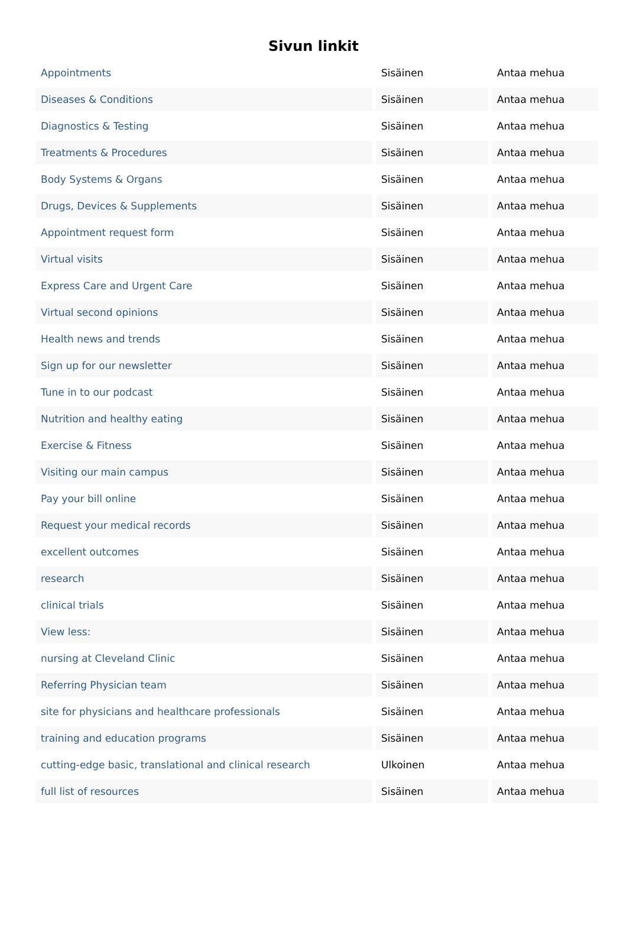Sivun linkit
| Appointments | Sisäinen | Antaa mehua |
| Diseases & Conditions | Sisäinen | Antaa mehua |
| Diagnostics & Testing | Sisäinen | Antaa mehua |
| Treatments & Procedures | Sisäinen | Antaa mehua |
| Body Systems & Organs | Sisäinen | Antaa mehua |
| Drugs, Devices & Supplements | Sisäinen | Antaa mehua |
| Appointment request form | Sisäinen | Antaa mehua |
| Virtual visits | Sisäinen | Antaa mehua |
| Express Care and Urgent Care | Sisäinen | Antaa mehua |
| Virtual second opinions | Sisäinen | Antaa mehua |
| Health news and trends | Sisäinen | Antaa mehua |
| Sign up for our newsletter | Sisäinen | Antaa mehua |
| Tune in to our podcast | Sisäinen | Antaa mehua |
| Nutrition and healthy eating | Sisäinen | Antaa mehua |
| Exercise & Fitness | Sisäinen | Antaa mehua |
| Visiting our main campus | Sisäinen | Antaa mehua |
| Pay your bill online | Sisäinen | Antaa mehua |
| Request your medical records | Sisäinen | Antaa mehua |
| excellent outcomes | Sisäinen | Antaa mehua |
| research | Sisäinen | Antaa mehua |
| clinical trials | Sisäinen | Antaa mehua |
| View less: | Sisäinen | Antaa mehua |
| nursing at Cleveland Clinic | Sisäinen | Antaa mehua |
| Referring Physician team | Sisäinen | Antaa mehua |
| site for physicians and healthcare professionals | Sisäinen | Antaa mehua |
| training and education programs | Sisäinen | Antaa mehua |
| cutting-edge basic, translational and clinical research | Ulkoinen | Antaa mehua |
| full list of resources | Sisäinen | Antaa mehua |